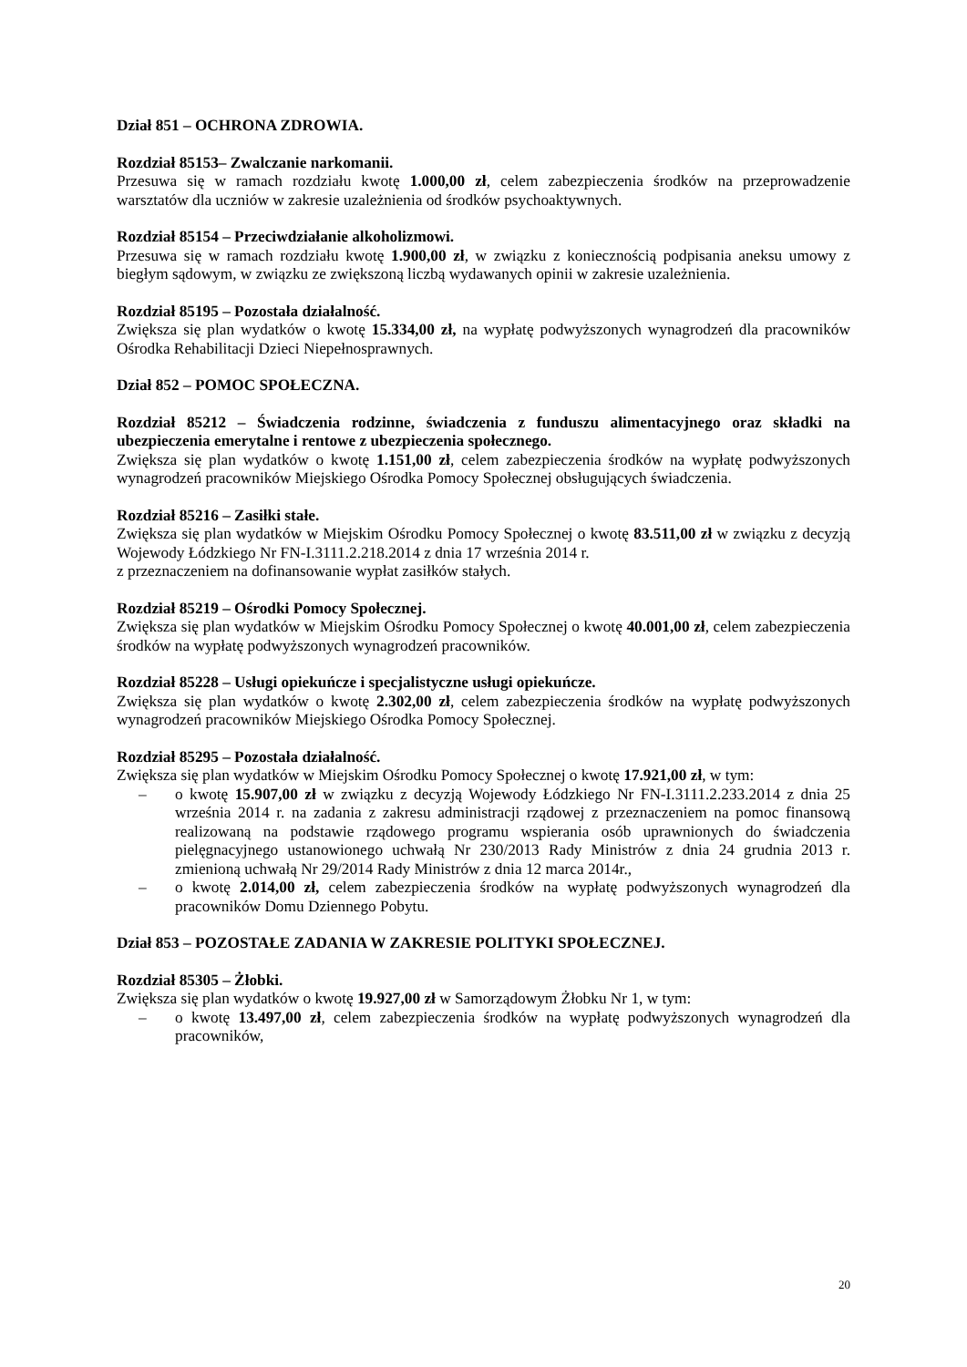Dział 851 – OCHRONA ZDROWIA.
Rozdział 85153– Zwalczanie narkomanii.
Przesuwa się w ramach rozdziału kwotę 1.000,00 zł, celem zabezpieczenia środków na przeprowadzenie warsztatów dla uczniów w zakresie uzależnienia od środków psychoaktywnych.
Rozdział 85154 – Przeciwdziałanie alkoholizmowi.
Przesuwa się w ramach rozdziału kwotę 1.900,00 zł, w związku z koniecznością podpisania aneksu umowy z biegłym sądowym, w związku ze zwiększoną liczbą wydawanych opinii w zakresie uzależnienia.
Rozdział 85195 – Pozostała działalność.
Zwiększa się plan wydatków o kwotę 15.334,00 zł, na wypłatę podwyższonych wynagrodzeń dla pracowników Ośrodka Rehabilitacji Dzieci Niepełnosprawnych.
Dział 852 – POMOC SPOŁECZNA.
Rozdział 85212 – Świadczenia rodzinne, świadczenia z funduszu alimentacyjnego oraz składki na ubezpieczenia emerytalne i rentowe z ubezpieczenia społecznego.
Zwiększa się plan wydatków o kwotę 1.151,00 zł, celem zabezpieczenia środków na wypłatę podwyższonych wynagrodzeń pracowników Miejskiego Ośrodka Pomocy Społecznej obsługujących świadczenia.
Rozdział 85216 – Zasiłki stałe.
Zwiększa się plan wydatków w Miejskim Ośrodku Pomocy Społecznej o kwotę 83.511,00 zł w związku z decyzją Wojewody Łódzkiego Nr FN-I.3111.2.218.2014 z dnia 17 września 2014 r.
z przeznaczeniem na dofinansowanie wypłat zasiłków stałych.
Rozdział 85219 – Ośrodki Pomocy Społecznej.
Zwiększa się plan wydatków w Miejskim Ośrodku Pomocy Społecznej o kwotę 40.001,00 zł, celem zabezpieczenia środków na wypłatę podwyższonych wynagrodzeń pracowników.
Rozdział 85228 – Usługi opiekuńcze i specjalistyczne usługi opiekuńcze.
Zwiększa się plan wydatków o kwotę 2.302,00 zł, celem zabezpieczenia środków na wypłatę podwyższonych wynagrodzeń pracowników Miejskiego Ośrodka Pomocy Społecznej.
Rozdział 85295 – Pozostała działalność.
Zwiększa się plan wydatków w Miejskim Ośrodku Pomocy Społecznej o kwotę 17.921,00 zł, w tym:
– o kwotę 15.907,00 zł w związku z decyzją Wojewody Łódzkiego Nr FN-I.3111.2.233.2014 z dnia 25 września 2014 r. na zadania z zakresu administracji rządowej z przeznaczeniem na pomoc finansową realizowaną na podstawie rządowego programu wspierania osób uprawnionych do świadczenia pielęgnacyjnego ustanowionego uchwałą Nr 230/2013 Rady Ministrów z dnia 24 grudnia 2013 r. zmienioną uchwałą Nr 29/2014 Rady Ministrów z dnia 12 marca 2014r.,
– o kwotę 2.014,00 zł, celem zabezpieczenia środków na wypłatę podwyższonych wynagrodzeń dla pracowników Domu Dziennego Pobytu.
Dział 853 – POZOSTAŁE ZADANIA W ZAKRESIE POLITYKI SPOŁECZNEJ.
Rozdział 85305 – Żłobki.
Zwiększa się plan wydatków o kwotę 19.927,00 zł w Samorządowym Żłobku Nr 1, w tym:
– o kwotę 13.497,00 zł, celem zabezpieczenia środków na wypłatę podwyższonych wynagrodzeń dla pracowników,
20